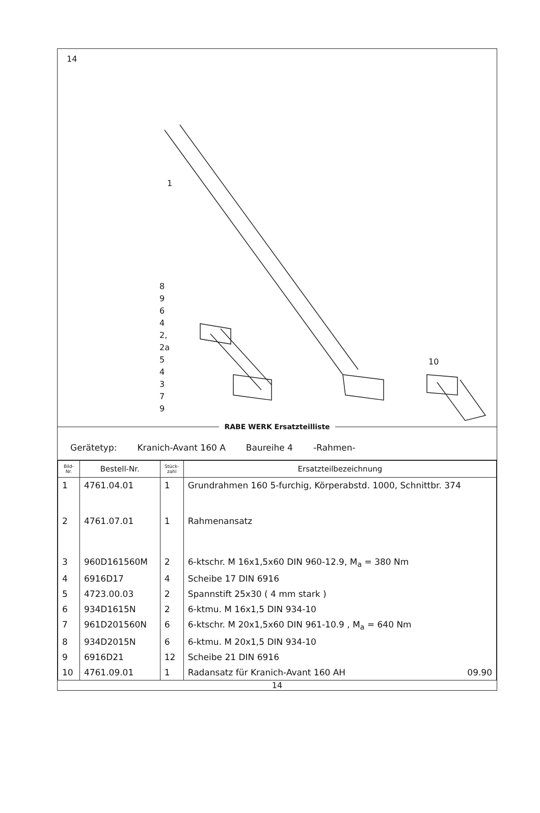14
1
8
9
6
4
2,
2a
5
4
3
7
9
10
RABE WERK Ersatzteilliste
Gerätetyp: Kranich-Avant 160 A Baureihe 4 -Rahmen-
| Bild- Nr. | Bestell-Nr. | Stück- zahl | Ersatzteilbezeichnung |
| --- | --- | --- | --- |
| 1 | 4761.04.01 | 1 | Grundrahmen 160 5-furchig, Körperabstd. 1000, Schnittbr. 374 |
| 2 | 4761.07.01 | 1 | Rahmenansatz |
| 3 | 960D161560M | 2 | 6-ktschr. M 16x1,5x60 DIN 960-12.9, M<sub>a</sub> = 380 Nm |
| 4 | 6916D17 | 4 | Scheibe 17 DIN 6916 |
| 5 | 4723.00.03 | 2 | Spannstift 25x30 ( 4 mm stark ) |
| 6 | 934D1615N | 2 | 6-ktmu. M 16x1,5 DIN 934-10 |
| 7 | 961D201560N | 6 | 6-ktschr. M 20x1,5x60 DIN 961-10.9 , M<sub>a</sub> = 640 Nm |
| 8 | 934D2015N | 6 | 6-ktmu. M 20x1,5 DIN 934-10 |
| 9 | 6916D21 | 12 | Scheibe 21 DIN 6916 |
| 10 | 4761.09.01 | 1 | Radansatz für Kranich-Avant 160 AH 09.90 |
14